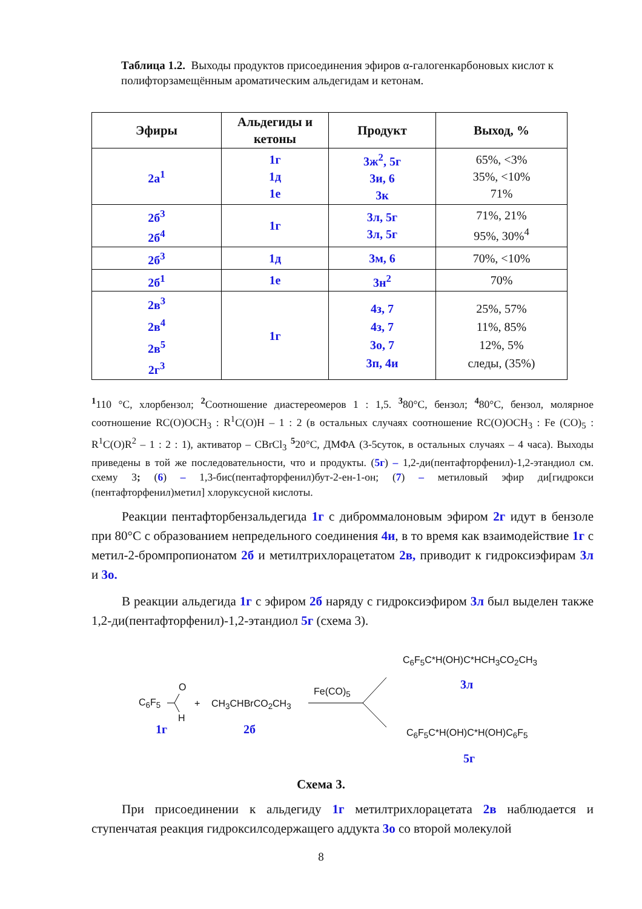Таблица 1.2. Выходы продуктов присоединения эфиров α-галогенкарбоновых кислот к полифторзамещённым ароматическим альдегидам и кетонам.
| Эфиры | Альдегиды и кетоны | Продукт | Выход, % |
| --- | --- | --- | --- |
| 2а<sup>1</sup> | 1г 1д 1е | 3ж<sup>2</sup>, 5г 3и, 6 3к | 65%, <3% 35%, <10% 71% |
| 2б<sup>3</sup> 2б<sup>4</sup> | 1г | 3л, 5г 3л, 5г | 71%, 21% 95%, 30%<sup>4</sup> |
| 2б<sup>3</sup> | 1д | 3м, 6 | 70%, <10% |
| 2б<sup>1</sup> | 1е | 3н<sup>2</sup> | 70% |
| 2в<sup>3</sup> 2в<sup>4</sup> 2в<sup>5</sup> 2г<sup>3</sup> | 1г | 4з, 7 4з, 7 3о, 7 3п, 4и | 25%, 57% 11%, 85% 12%, 5% следы, (35%) |
<sup>1</sup> 110 °С, хлорбензол; <sup>2</sup>Соотношение диастереомеров 1 : 1,5. <sup>3</sup>80°С, бензол; <sup>4</sup>80°С, бензол, молярное соотношение RC(O)OCH<sub>3</sub> : R<sup>1</sup>C(O)H – 1 : 2 (в остальных случаях соотношение RC(O)OCH<sub>3</sub> : Fe (CO)<sub>5</sub> : R<sup>1</sup>C(O)R<sup>2</sup> – 1 : 2 : 1), активатор – CBrCl<sub>3</sub> <sup>5</sup>20°С, ДМФА (3-5суток, в остальных случаях – 4 часа). Выходы приведены в той же последовательности, что и продукты. (5г) – 1,2-ди(пентафторфенил)-1,2-этандиол см. схему 3; (6) – 1,3-бис(пентафторфенил)бут-2-ен-1-он; (7) – метиловый эфир ди[гидрокси (пентафторфенил)метил] хлоруксусной кислоты.
Реакции пентафторбензальдегида 1г с диброммалоновым эфиром 2г идут в бензоле при 80°С с образованием непредельного соединения 4и, в то время как взаимодействие 1г с метил-2-бромпропионатом 2б и метилтрихлорацетатом 2в, приводит к гидроксиэфирам 3л и 3о.
В реакции альдегида 1г с эфиром 2б наряду с гидроксиэфиром 3л был выделен также 1,2-ди(пентафторфенил)-1,2-этандиол 5г (схема 3).
C<sub>6</sub>F<sub>5</sub>
O
H
+ CH<sub>3</sub>CHBrCO<sub>2</sub>CH<sub>3</sub>
Fe(CO)<sub>5</sub>
C<sub>6</sub>F<sub>5</sub>C*H(OH)C*HCH<sub>3</sub>CO<sub>2</sub>CH<sub>3</sub>
3л
C<sub>6</sub>F<sub>5</sub>C*H(OH)C*H(OH)C<sub>6</sub>F<sub>5</sub>
5г
1г 2б
Схема 3.
При присоединении к альдегиду 1г метилтрихлорацетата 2в наблюдается и ступенчатая реакция гидроксилсодержащего аддукта 3о со второй молекулой
8